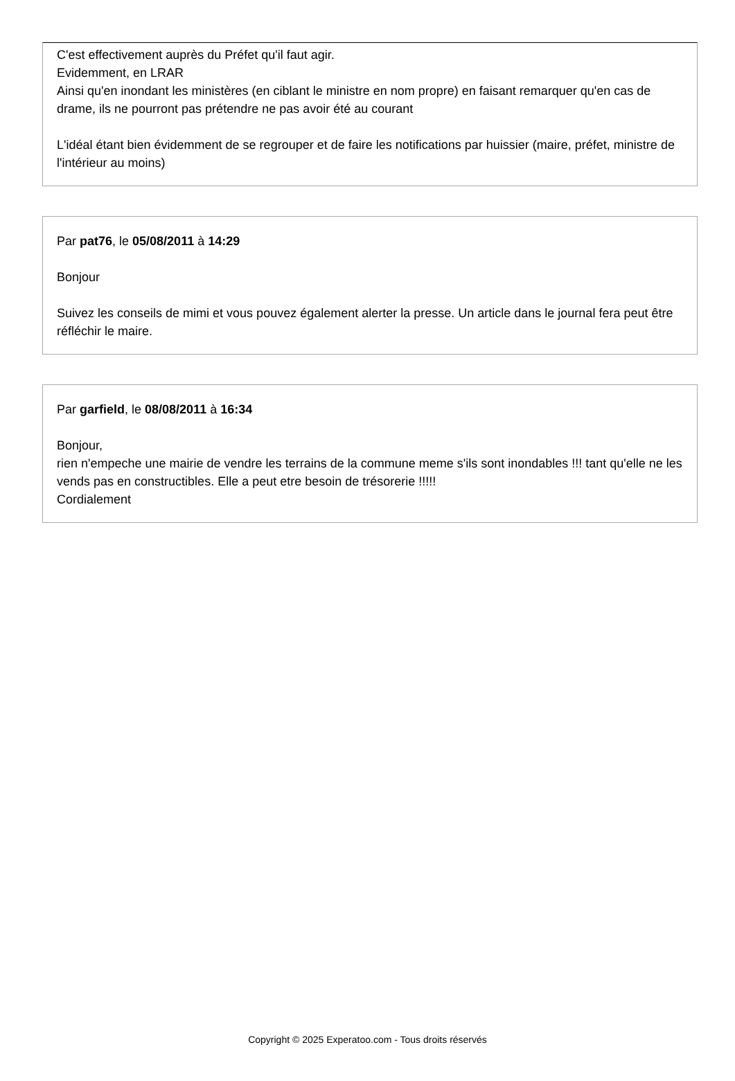C'est effectivement auprès du Préfet qu'il faut agir.
Evidemment, en LRAR
Ainsi qu'en inondant les ministères (en ciblant le ministre en nom propre) en faisant remarquer qu'en cas de drame, ils ne pourront pas prétendre ne pas avoir été au courant
L'idéal étant bien évidemment de se regrouper et de faire les notifications par huissier (maire, préfet, ministre de l'intérieur au moins)
Par pat76, le 05/08/2011 à 14:29
Bonjour
Suivez les conseils de mimi et vous pouvez également alerter la presse. Un article dans le journal fera peut être réfléchir le maire.
Par garfield, le 08/08/2011 à 16:34
Bonjour,
rien n'empeche une mairie de vendre les terrains de la commune meme s'ils sont inondables !!! tant qu'elle ne les vends pas en constructibles. Elle a peut etre besoin de trésorerie !!!!!
Cordialement
Copyright © 2025 Experatoo.com - Tous droits réservés